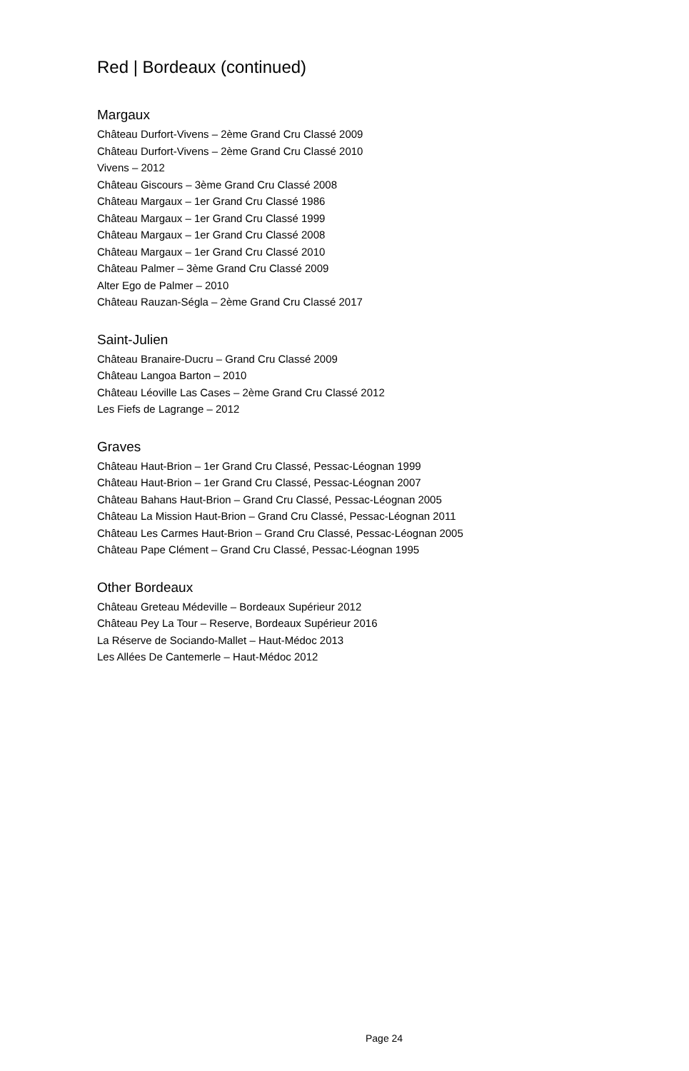Red | Bordeaux (continued)
Margaux
Château Durfort-Vivens – 2ème Grand Cru Classé 2009
Château Durfort-Vivens – 2ème Grand Cru Classé 2010
Vivens – 2012
Château Giscours – 3ème Grand Cru Classé 2008
Château Margaux – 1er Grand Cru Classé 1986
Château Margaux – 1er Grand Cru Classé 1999
Château Margaux – 1er Grand Cru Classé 2008
Château Margaux – 1er Grand Cru Classé 2010
Château Palmer – 3ème Grand Cru Classé 2009
Alter Ego de Palmer – 2010
Château Rauzan-Ségla – 2ème Grand Cru Classé 2017
Saint-Julien
Château Branaire-Ducru – Grand Cru Classé 2009
Château Langoa Barton – 2010
Château Léoville Las Cases – 2ème Grand Cru Classé 2012
Les Fiefs de Lagrange – 2012
Graves
Château Haut-Brion – 1er Grand Cru Classé, Pessac-Léognan 1999
Château Haut-Brion – 1er Grand Cru Classé, Pessac-Léognan 2007
Château Bahans Haut-Brion – Grand Cru Classé, Pessac-Léognan 2005
Château La Mission Haut-Brion – Grand Cru Classé, Pessac-Léognan 2011
Château Les Carmes Haut-Brion – Grand Cru Classé, Pessac-Léognan 2005
Château Pape Clément – Grand Cru Classé, Pessac-Léognan 1995
Other Bordeaux
Château Greteau Médeville – Bordeaux Supérieur 2012
Château Pey La Tour – Reserve, Bordeaux Supérieur 2016
La Réserve de Sociando-Mallet – Haut-Médoc 2013
Les Allées De Cantemerle – Haut-Médoc 2012
Page 24